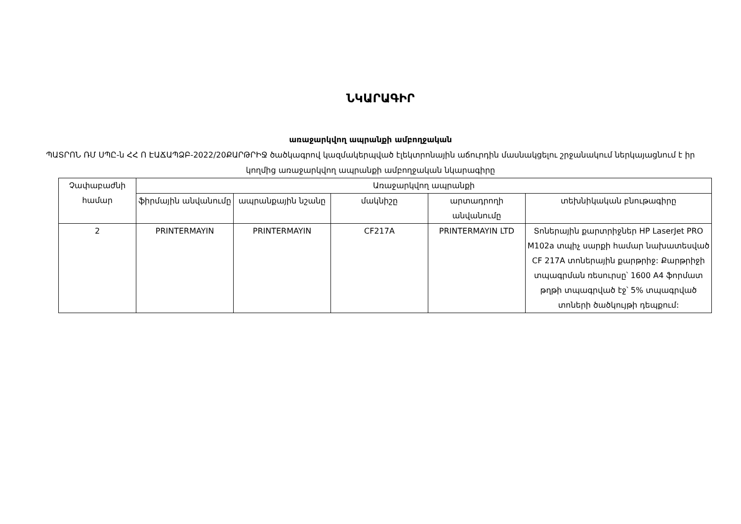ՆԿԱՐԱԳԻՐ
առաջարկվող ապրանքի ամբողջական
ՊԱՏՐՈՆ ՌՄ ՍՊԸ-ն ՀՀ Ո ԷԱՃԱՊՁԲ-2022/20ՔԱՐԹՐԻՋ ծածկագրով կազմակերպված էլեկտրոնային աճուրդին մասնակցելու շրջանակում ներկայացնում է իր կողմից առաջարկվող ապրանքի ամբողջական նկարագիրը
| Չափաբաժնի համար | Առաջարկվող ապրանքի | | | | |
| --- | --- | --- | --- | --- | --- |
| | ֆիրմային անվանումը | ապրանքային նշանը | մակնիշը | արտադրողի անվանումը | տեխնիկական բնութագիրը |
| 2 | PRINTERMAYIN | PRINTERMAYIN | CF217A | PRINTERMAYIN LTD | Տոներային քարտրիջներ HP LaserJet PRO M102a տպիչ սարքի համար նախատեսված CF 217A տոներային քարթրիջ: Քարթրիջի տպագրման ռեսուրսը՝ 1600 A4 ֆորմատ թղթի տպագրված էջ՝ 5% տպագրված տոների ծածկույթի դեպքում: |